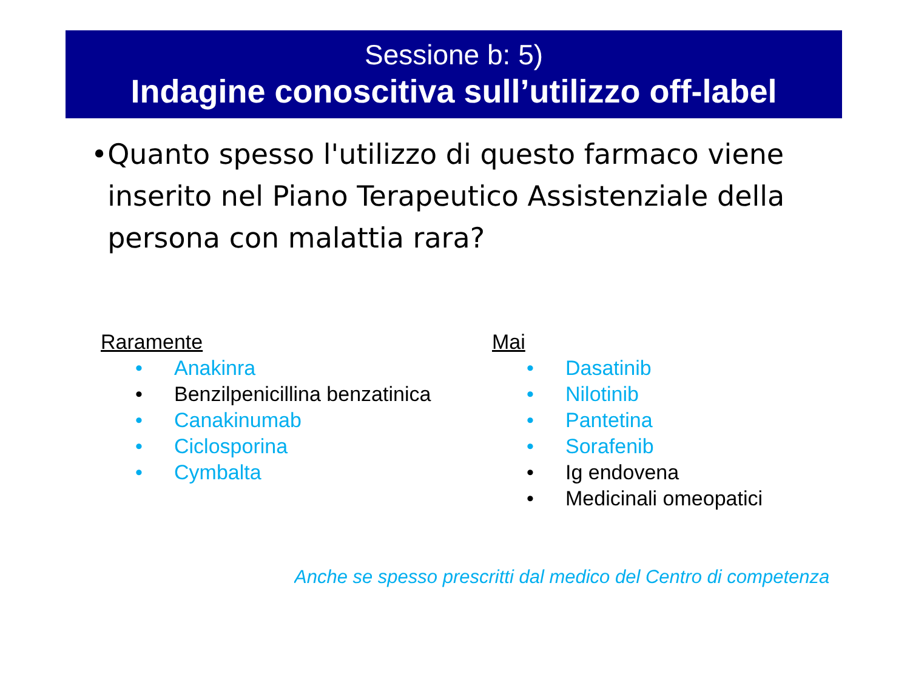Sessione b: 5)
Indagine conoscitiva sull’utilizzo off-label
• Quanto spesso l'utilizzo di questo farmaco viene inserito nel Piano Terapeutico Assistenziale della persona con malattia rara?
Raramente
• Anakinra
• Benzilpenicillina benzatinica
• Canakinumab
• Ciclosporina
• Cymbalta
Mai
• Dasatinib
• Nilotinib
• Pantetina
• Sorafenib
• Ig endovena
• Medicinali omeopatici
Anche se spesso prescritti dal medico del Centro di competenza